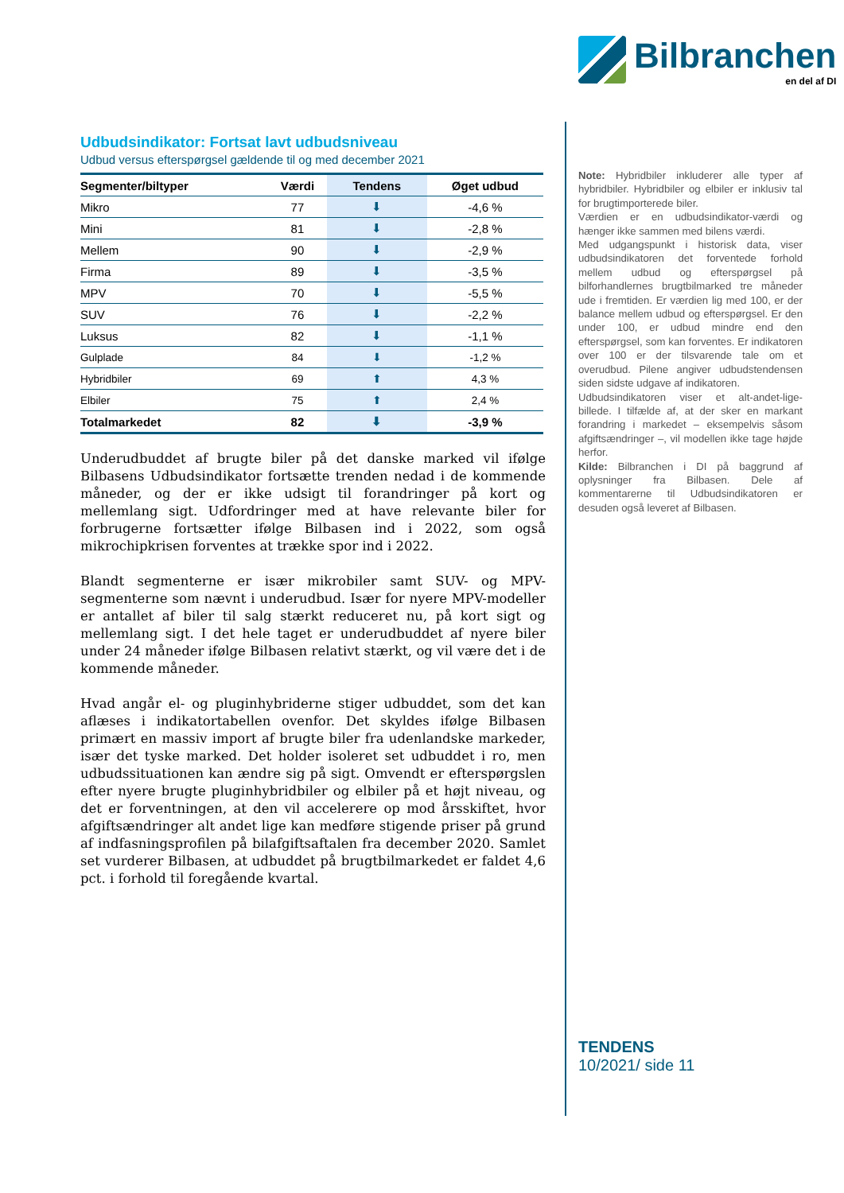Bilbranchen
en del af DI
Udbudsindikator: Fortsat lavt udbudsniveau
Udbud versus efterspørgsel gældende til og med december 2021
| Segmenter/biltyper | Værdi | Tendens | Øget udbud |
| --- | --- | --- | --- |
| Mikro | 77 | ⬇ | -4,6 % |
| Mini | 81 | ⬇ | -2,8 % |
| Mellem | 90 | ⬇ | -2,9 % |
| Firma | 89 | ⬇ | -3,5 % |
| MPV | 70 | ⬇ | -5,5 % |
| SUV | 76 | ⬇ | -2,2 % |
| Luksus | 82 | ⬇ | -1,1 % |
| Gulplade | 84 | ⬇ | -1,2 % |
| Hybridbiler | 69 | ⬆ | 4,3 % |
| Elbiler | 75 | ⬆ | 2,4 % |
| Totalmarkedet | 82 | ⬇ | -3,9 % |
Underudbuddet af brugte biler på det danske marked vil ifølge Bilbasens Udbudsindikator fortsætte trenden nedad i de kommende måneder, og der er ikke udsigt til forandringer på kort og mellemlang sigt. Udfordringer med at have relevante biler for forbrugerne fortsætter ifølge Bilbasen ind i 2022, som også mikrochipkrisen forventes at trække spor ind i 2022.
Blandt segmenterne er især mikrobiler samt SUV- og MPV-segmenterne som nævnt i underudbud. Især for nyere MPV-modeller er antallet af biler til salg stærkt reduceret nu, på kort sigt og mellemlang sigt. I det hele taget er underudbuddet af nyere biler under 24 måneder ifølge Bilbasen relativt stærkt, og vil være det i de kommende måneder.
Hvad angår el- og pluginhybriderne stiger udbuddet, som det kan aflæses i indikatortabellen ovenfor. Det skyldes ifølge Bilbasen primært en massiv import af brugte biler fra udenlandske markeder, især det tyske marked. Det holder isoleret set udbuddet i ro, men udbudssituationen kan ændre sig på sigt. Omvendt er efterspørgslen efter nyere brugte pluginhybridbiler og elbiler på et højt niveau, og det er forventningen, at den vil accelerere op mod årsskiftet, hvor afgiftsændringer alt andet lige kan medføre stigende priser på grund af indfasningsprofilen på bilafgiftsaftalen fra december 2020. Samlet set vurderer Bilbasen, at udbuddet på brugtbil­markedet er faldet 4,6 pct. i forhold til foregående kvartal.
Note: Hybridbiler inkluderer alle typer af hybridbiler. Hybridbiler og elbiler er inklusiv tal for brugtimporterede biler.
Værdien er en udbudsindikator-værdi og hænger ikke sammen med bilens værdi.
Med udgangspunkt i historisk data, viser udbudsindikatoren det forventede forhold mellem udbud og efterspørgsel på bilforhandlernes brugtbilmarked tre måneder ude i fremtiden. Er værdien lig med 100, er der balance mellem udbud og efterspørgsel. Er den under 100, er udbud mindre end den efterspørgsel, som kan forventes. Er indikatoren over 100 er der tilsvarende tale om et overudbud. Pilene angiver udbudstendensen siden sidste udgave af indikatoren.
Udbudsindikatoren viser et alt-andet-lige-billede. I tilfælde af, at der sker en markant forandring i markedet – eksempelvis såsom afgiftsændringer –, vil modellen ikke tage højde herfor.
Kilde: Bilbranchen i DI på baggrund af oplysninger fra Bilbasen. Dele af kommentarerne til Udbudsindikatoren er desuden også leveret af Bilbasen.
TENDENS
10/2021/ side 11